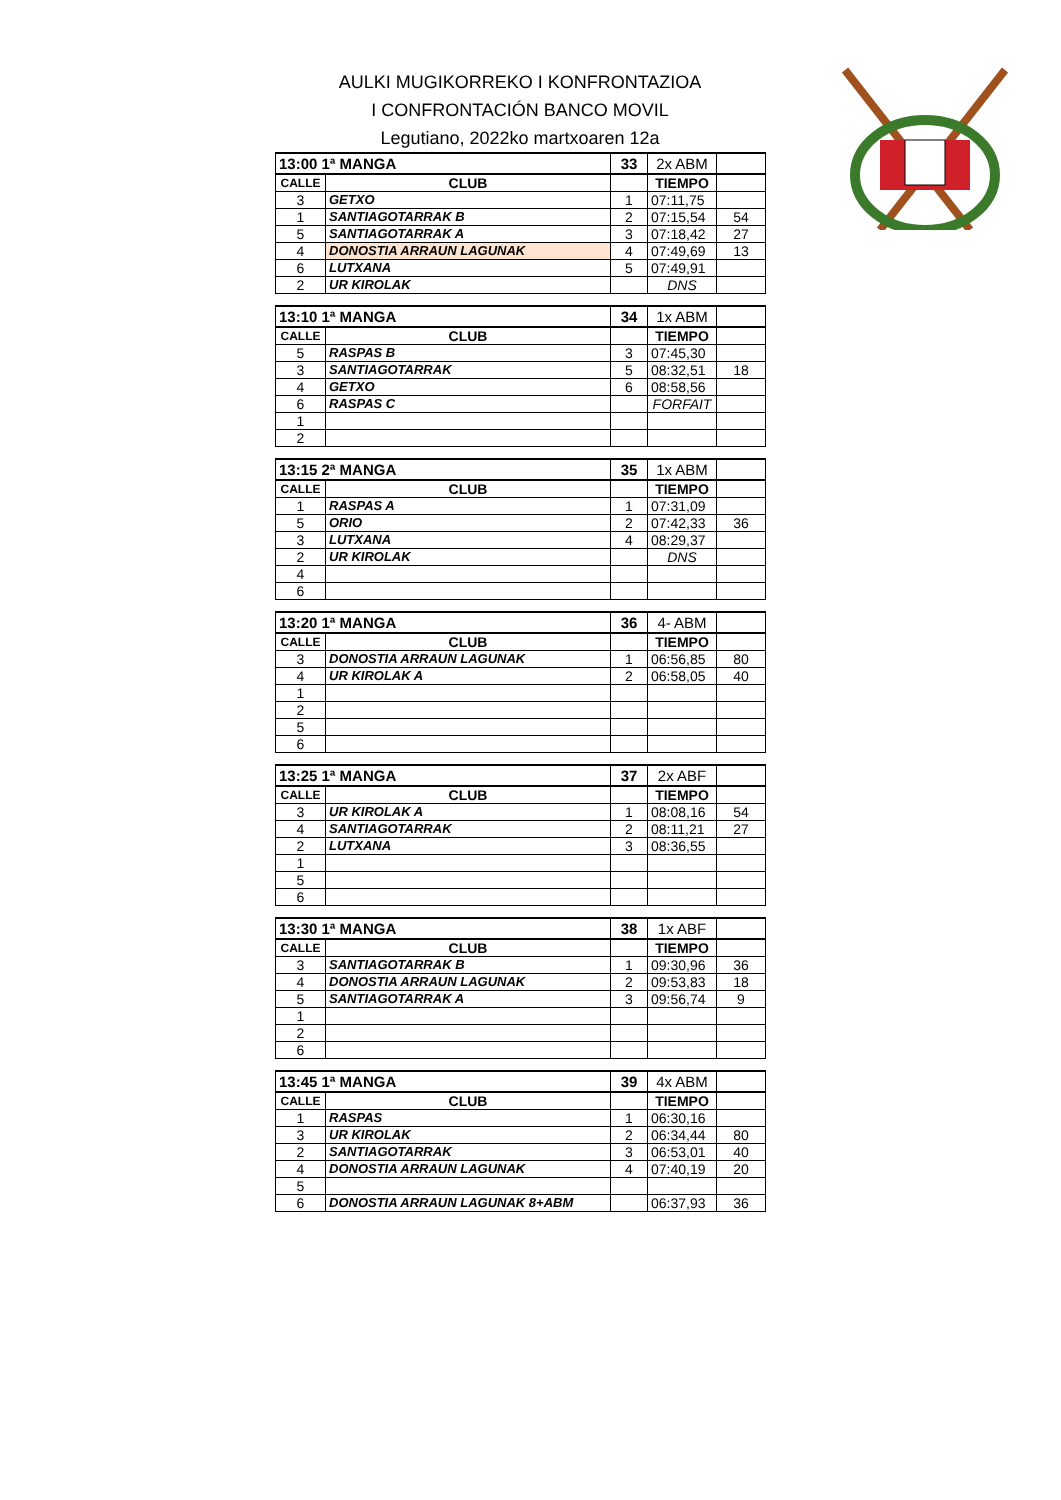AULKI MUGIKORREKO I KONFRONTAZIOA
I CONFRONTACIÓN BANCO MOVIL
Legutiano, 2022ko martxoaren 12a
| 13:00 1ª MANGA | | 33 | 2x ABM | |
| CALLE | CLUB | | TIEMPO | |
| 3 | GETXO | 1 | 07:11,75 | |
| 1 | SANTIAGOTARRAK B | 2 | 07:15,54 | 54 |
| 5 | SANTIAGOTARRAK A | 3 | 07:18,42 | 27 |
| 4 | DONOSTIA ARRAUN LAGUNAK | 4 | 07:49,69 | 13 |
| 6 | LUTXANA | 5 | 07:49,91 | |
| 2 | UR KIROLAK | | DNS | |
| 13:10 1ª MANGA | | 34 | 1x ABM | |
| CALLE | CLUB | | TIEMPO | |
| 5 | RASPAS B | 3 | 07:45,30 | |
| 3 | SANTIAGOTARRAK | 5 | 08:32,51 | 18 |
| 4 | GETXO | 6 | 08:58,56 | |
| 6 | RASPAS C | | FORFAIT | |
| 1 | | | | |
| 2 | | | | |
| 13:15 2ª MANGA | | 35 | 1x ABM | |
| CALLE | CLUB | | TIEMPO | |
| 1 | RASPAS A | 1 | 07:31,09 | |
| 5 | ORIO | 2 | 07:42,33 | 36 |
| 3 | LUTXANA | 4 | 08:29,37 | |
| 2 | UR KIROLAK | | DNS | |
| 4 | | | | |
| 6 | | | | |
| 13:20 1ª MANGA | | 36 | 4- ABM | |
| CALLE | CLUB | | TIEMPO | |
| 3 | DONOSTIA ARRAUN LAGUNAK | 1 | 06:56,85 | 80 |
| 4 | UR KIROLAK A | 2 | 06:58,05 | 40 |
| 1 | | | | |
| 2 | | | | |
| 5 | | | | |
| 6 | | | | |
| 13:25 1ª MANGA | | 37 | 2x ABF | |
| CALLE | CLUB | | TIEMPO | |
| 3 | UR KIROLAK A | 1 | 08:08,16 | 54 |
| 4 | SANTIAGOTARRAK | 2 | 08:11,21 | 27 |
| 2 | LUTXANA | 3 | 08:36,55 | |
| 1 | | | | |
| 5 | | | | |
| 6 | | | | |
| 13:30 1ª MANGA | | 38 | 1x ABF | |
| CALLE | CLUB | | TIEMPO | |
| 3 | SANTIAGOTARRAK B | 1 | 09:30,96 | 36 |
| 4 | DONOSTIA ARRAUN LAGUNAK | 2 | 09:53,83 | 18 |
| 5 | SANTIAGOTARRAK A | 3 | 09:56,74 | 9 |
| 1 | | | | |
| 2 | | | | |
| 6 | | | | |
| 13:45 1ª MANGA | | 39 | 4x ABM | |
| CALLE | CLUB | | TIEMPO | |
| 1 | RASPAS | 1 | 06:30,16 | |
| 3 | UR KIROLAK | 2 | 06:34,44 | 80 |
| 2 | SANTIAGOTARRAK | 3 | 06:53,01 | 40 |
| 4 | DONOSTIA ARRAUN LAGUNAK | 4 | 07:40,19 | 20 |
| 5 | | | | |
| 6 | DONOSTIA ARRAUN LAGUNAK 8+ABM | | 06:37,93 | 36 |